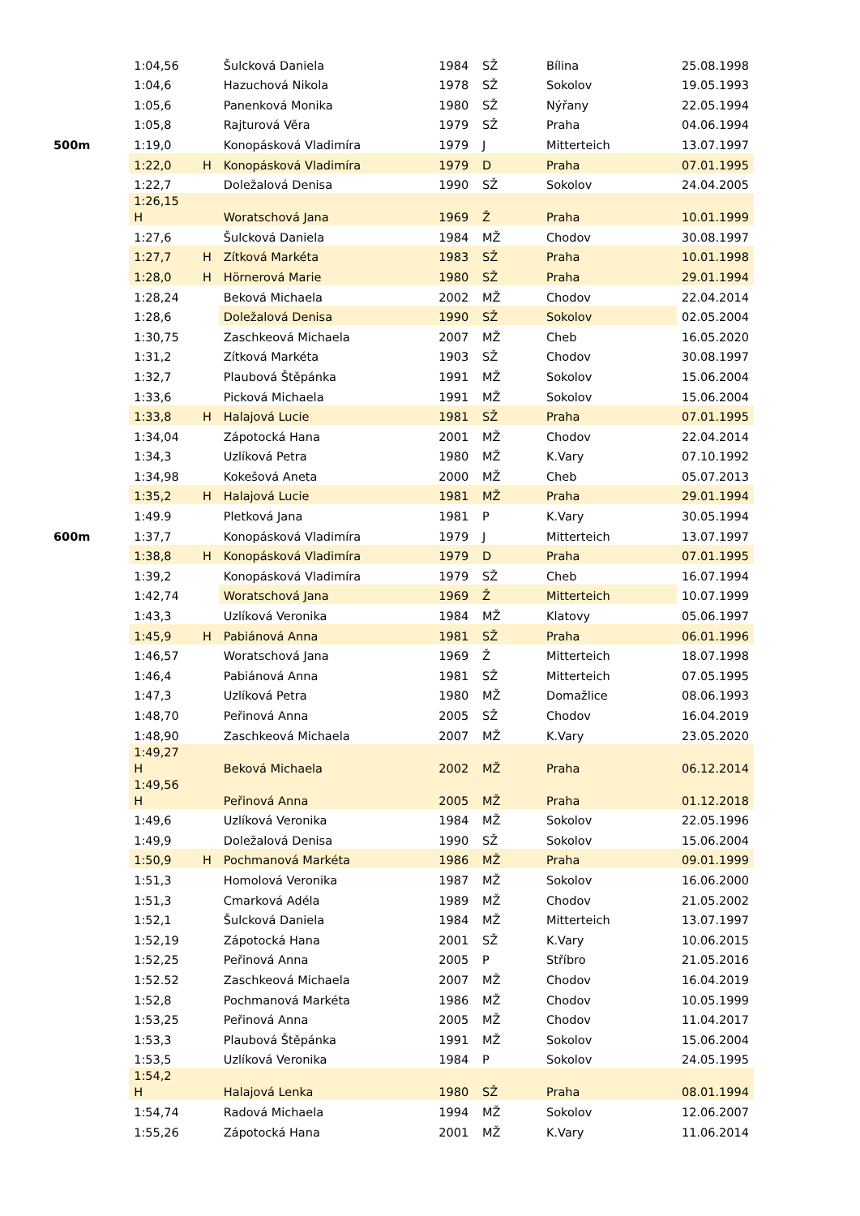| | 1:04,56 | | Šulcková Daniela | 1984 | SŽ | Bílina | 25.08.1998 |
| | 1:04,6 | | Hazuchová Nikola | 1978 | SŽ | Sokolov | 19.05.1993 |
| | 1:05,6 | | Panenková Monika | 1980 | SŽ | Nýřany | 22.05.1994 |
| | 1:05,8 | | Rajturová Věra | 1979 | SŽ | Praha | 04.06.1994 |
| 500m | 1:19,0 | | Konopásková Vladimíra | 1979 | J | Mitterteich | 13.07.1997 |
| | 1:22,0 | H | Konopásková Vladimíra | 1979 | D | Praha | 07.01.1995 |
| | 1:22,7 | | Doležalová Denisa | 1990 | SŽ | Sokolov | 24.04.2005 |
| | 1:26,15 H | | Woratschová Jana | 1969 | Ž | Praha | 10.01.1999 |
| | 1:27,6 | | Šulcková Daniela | 1984 | MŽ | Chodov | 30.08.1997 |
| | 1:27,7 | H | Zítková Markéta | 1983 | SŽ | Praha | 10.01.1998 |
| | 1:28,0 | H | Hörnerová Marie | 1980 | SŽ | Praha | 29.01.1994 |
| | 1:28,24 | | Beková Michaela | 2002 | MŽ | Chodov | 22.04.2014 |
| | 1:28,6 | | Doležalová Denisa | 1990 | SŽ | Sokolov | 02.05.2004 |
| | 1:30,75 | | Zaschkeová Michaela | 2007 | MŽ | Cheb | 16.05.2020 |
| | 1:31,2 | | Zítková Markéta | 1903 | SŽ | Chodov | 30.08.1997 |
| | 1:32,7 | | Plaubová Štěpánka | 1991 | MŽ | Sokolov | 15.06.2004 |
| | 1:33,6 | | Picková Michaela | 1991 | MŽ | Sokolov | 15.06.2004 |
| | 1:33,8 | H | Halajová Lucie | 1981 | SŽ | Praha | 07.01.1995 |
| | 1:34,04 | | Zápotocká Hana | 2001 | MŽ | Chodov | 22.04.2014 |
| | 1:34,3 | | Uzlíková Petra | 1980 | MŽ | K.Vary | 07.10.1992 |
| | 1:34,98 | | Kokešová Aneta | 2000 | MŽ | Cheb | 05.07.2013 |
| | 1:35,2 | H | Halajová Lucie | 1981 | MŽ | Praha | 29.01.1994 |
| | 1:49.9 | | Pletková Jana | 1981 | P | K.Vary | 30.05.1994 |
| 600m | 1:37,7 | | Konopásková Vladimíra | 1979 | J | Mitterteich | 13.07.1997 |
| | 1:38,8 | H | Konopásková Vladimíra | 1979 | D | Praha | 07.01.1995 |
| | 1:39,2 | | Konopásková Vladimíra | 1979 | SŽ | Cheb | 16.07.1994 |
| | 1:42,74 | | Woratschová Jana | 1969 | Ž | Mitterteich | 10.07.1999 |
| | 1:43,3 | | Uzlíková Veronika | 1984 | MŽ | Klatovy | 05.06.1997 |
| | 1:45,9 | H | Pabiánová Anna | 1981 | SŽ | Praha | 06.01.1996 |
| | 1:46,57 | | Woratschová Jana | 1969 | Ž | Mitterteich | 18.07.1998 |
| | 1:46,4 | | Pabiánová Anna | 1981 | SŽ | Mitterteich | 07.05.1995 |
| | 1:47,3 | | Uzlíková Petra | 1980 | MŽ | Domažlice | 08.06.1993 |
| | 1:48,70 | | Peřinová Anna | 2005 | SŽ | Chodov | 16.04.2019 |
| | 1:48,90 | | Zaschkeová Michaela | 2007 | MŽ | K.Vary | 23.05.2020 |
| | 1:49,27 H | | Beková Michaela | 2002 | MŽ | Praha | 06.12.2014 |
| | 1:49,56 H | | Peřinová Anna | 2005 | MŽ | Praha | 01.12.2018 |
| | 1:49,6 | | Uzlíková Veronika | 1984 | MŽ | Sokolov | 22.05.1996 |
| | 1:49,9 | | Doležalová Denisa | 1990 | SŽ | Sokolov | 15.06.2004 |
| | 1:50,9 | H | Pochmanová Markéta | 1986 | MŽ | Praha | 09.01.1999 |
| | 1:51,3 | | Homolová Veronika | 1987 | MŽ | Sokolov | 16.06.2000 |
| | 1:51,3 | | Cmarková Adéla | 1989 | MŽ | Chodov | 21.05.2002 |
| | 1:52,1 | | Šulcková Daniela | 1984 | MŽ | Mitterteich | 13.07.1997 |
| | 1:52,19 | | Zápotocká Hana | 2001 | SŽ | K.Vary | 10.06.2015 |
| | 1:52,25 | | Peřinová Anna | 2005 | P | Stříbro | 21.05.2016 |
| | 1:52.52 | | Zaschkeová Michaela | 2007 | MŽ | Chodov | 16.04.2019 |
| | 1:52,8 | | Pochmanová Markéta | 1986 | MŽ | Chodov | 10.05.1999 |
| | 1:53,25 | | Peřinová Anna | 2005 | MŽ | Chodov | 11.04.2017 |
| | 1:53,3 | | Plaubová Štěpánka | 1991 | MŽ | Sokolov | 15.06.2004 |
| | 1:53,5 | | Uzlíková Veronika | 1984 | P | Sokolov | 24.05.1995 |
| | 1:54,2 H | | Halajová Lenka | 1980 | SŽ | Praha | 08.01.1994 |
| | 1:54,74 | | Radová Michaela | 1994 | MŽ | Sokolov | 12.06.2007 |
| | 1:55,26 | | Zápotocká Hana | 2001 | MŽ | K.Vary | 11.06.2014 |